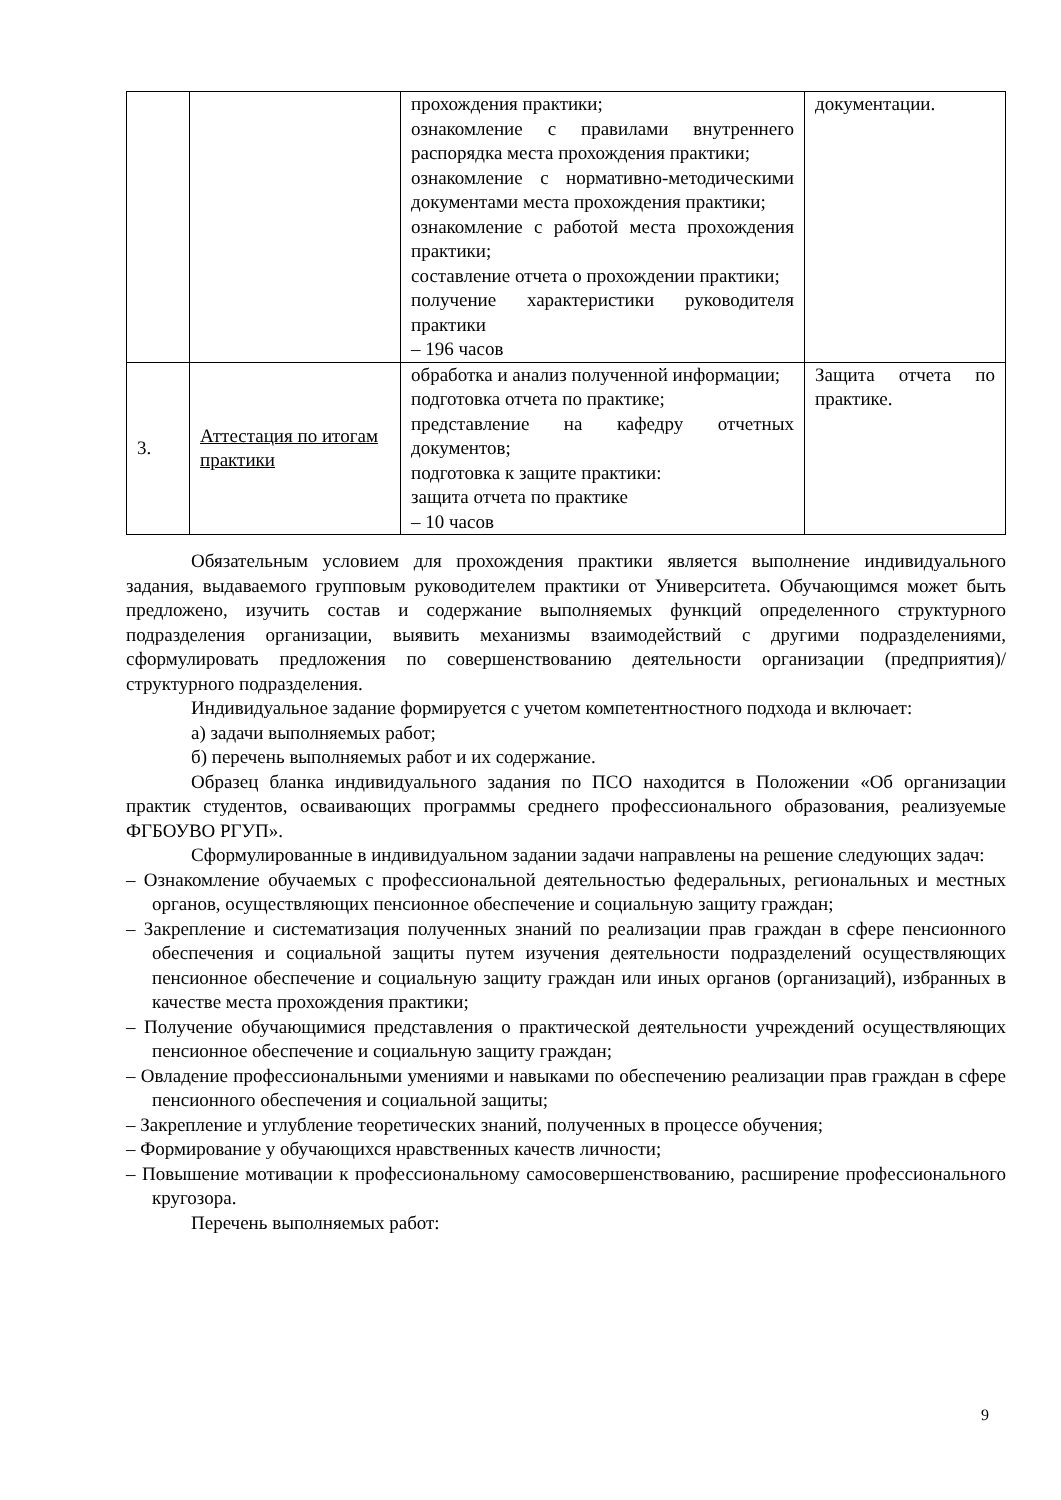| | | прохождения практики; ознакомление с правилами внутреннего распорядка места прохождения практики; ознакомление с нормативно-методическими документами места прохождения практики; ознакомление с работой места прохождения практики; составление отчета о прохождении практики; получение характеристики руководителя практики – 196 часов | документации. |
| 3. | Аттестация по итогам практики | обработка и анализ полученной информации; подготовка отчета по практике; представление на кафедру отчетных документов; подготовка к защите практики: защита отчета по практике – 10 часов | Защита отчета по практике. |
Обязательным условием для прохождения практики является выполнение индивидуального задания, выдаваемого групповым руководителем практики от Университета. Обучающимся может быть предложено, изучить состав и содержание выполняемых функций определенного структурного подразделения организации, выявить механизмы взаимодействий с другими подразделениями, сформулировать предложения по совершенствованию деятельности организации (предприятия)/ структурного подразделения.
Индивидуальное задание формируется с учетом компетентностного подхода и включает:
а) задачи выполняемых работ;
б) перечень выполняемых работ и их содержание.
Образец бланка индивидуального задания по ПСО находится в Положении «Об организации практик студентов, осваивающих программы среднего профессионального образования, реализуемые ФГБОУВО РГУП».
Сформулированные в индивидуальном задании задачи направлены на решение следующих задач:
– Ознакомление обучаемых с профессиональной деятельностью федеральных, региональных и местных органов, осуществляющих пенсионное обеспечение и социальную защиту граждан;
– Закрепление и систематизация полученных знаний по реализации прав граждан в сфере пенсионного обеспечения и социальной защиты путем изучения деятельности подразделений осуществляющих пенсионное обеспечение и социальную защиту граждан или иных органов (организаций), избранных в качестве места прохождения практики;
– Получение обучающимися представления о практической деятельности учреждений осуществляющих пенсионное обеспечение и социальную защиту граждан;
– Овладение профессиональными умениями и навыками по обеспечению реализации прав граждан в сфере пенсионного обеспечения и социальной защиты;
– Закрепление и углубление теоретических знаний, полученных в процессе обучения;
– Формирование у обучающихся нравственных качеств личности;
– Повышение мотивации к профессиональному самосовершенствованию, расширение профессионального кругозора.
Перечень выполняемых работ:
9